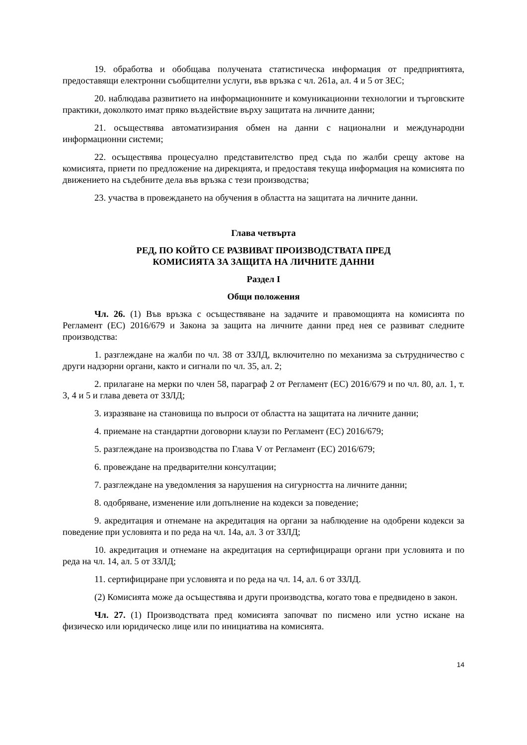19. обработва и обобщава получената статистическа информация от предприятията, предоставящи електронни съобщителни услуги, във връзка с чл. 261а, ал. 4 и 5 от ЗЕС;
20. наблюдава развитието на информационните и комуникационни технологии и търговските практики, доколкото имат пряко въздействие върху защитата на личните данни;
21. осъществява автоматизирания обмен на данни с национални и международни информационни системи;
22. осъществява процесуално представителство пред съда по жалби срещу актове на комисията, приети по предложение на дирекцията, и предоставя текуща информация на комисията по движението на съдебните дела във връзка с тези производства;
23. участва в провеждането на обучения в областта на защитата на личните данни.
Глава четвърта
РЕД, ПО КОЙТО СЕ РАЗВИВАТ ПРОИЗВОДСТВАТА ПРЕД
КОМИСИЯТА ЗА ЗАЩИТА НА ЛИЧНИТЕ ДАННИ
Раздел I
Общи положения
Чл. 26. (1) Във връзка с осъществяване на задачите и правомощията на комисията по Регламент (ЕС) 2016/679 и Закона за защита на личните данни пред нея се развиват следните производства:
1. разглеждане на жалби по чл. 38 от ЗЗЛД, включително по механизма за сътрудничество с други надзорни органи, както и сигнали по чл. 35, ал. 2;
2. прилагане на мерки по член 58, параграф 2 от Регламент (ЕС) 2016/679 и по чл. 80, ал. 1, т. 3, 4 и 5 и глава девета от ЗЗЛД;
3. изразяване на становища по въпроси от областта на защитата на личните данни;
4. приемане на стандартни договорни клаузи по Регламент (ЕС) 2016/679;
5. разглеждане на производства по Глава V от Регламент (ЕС) 2016/679;
6. провеждане на предварителни консултации;
7. разглеждане на уведомления за нарушения на сигурността на личните данни;
8. одобряване, изменение или допълнение на кодекси за поведение;
9. акредитация и отнемане на акредитация на органи за наблюдение на одобрени кодекси за поведение при условията и по реда на чл. 14а, ал. 3 от ЗЗЛД;
10. акредитация и отнемане на акредитация на сертифициращи органи при условията и по реда на чл. 14, ал. 5 от ЗЗЛД;
11. сертифициране при условията и по реда на чл. 14, ал. 6 от ЗЗЛД.
(2) Комисията може да осъществява и други производства, когато това е предвидено в закон.
Чл. 27. (1) Производствата пред комисията започват по писмено или устно искане на физическо или юридическо лице или по инициатива на комисията.
14